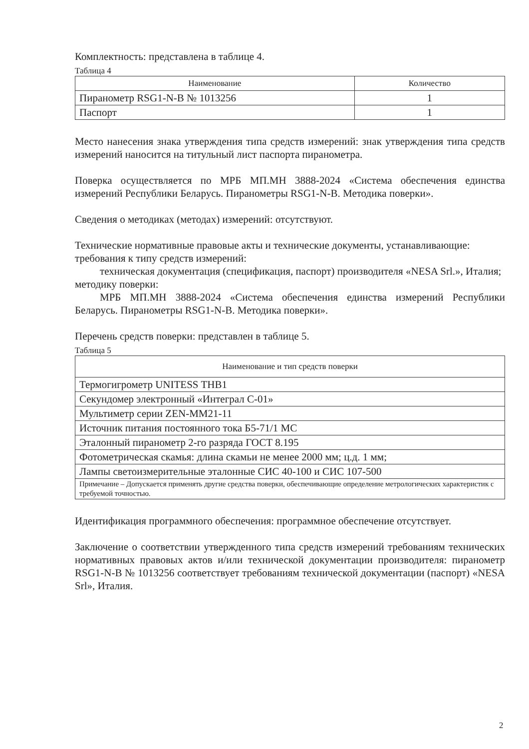Комплектность: представлена в таблице 4.
Таблица 4
| Наименование | Количество |
| --- | --- |
| Пиранометр RSG1-N-B № 1013256 | 1 |
| Паспорт | 1 |
Место нанесения знака утверждения типа средств измерений: знак утверждения типа средств измерений наносится на титульный лист паспорта пиранометра.
Поверка осуществляется по МРБ МП.МН 3888-2024 «Система обеспечения единства измерений Республики Беларусь. Пиранометры RSG1-N-B. Методика поверки».
Сведения о методиках (методах) измерений: отсутствуют.
Технические нормативные правовые акты и технические документы, устанавливающие:
требования к типу средств измерений:
техническая документация (спецификация, паспорт) производителя «NESA Srl.», Италия;
методику поверки:
МРБ МП.МН 3888-2024 «Система обеспечения единства измерений Республики Беларусь. Пиранометры RSG1-N-B. Методика поверки».
Перечень средств поверки: представлен в таблице 5.
Таблица 5
| Наименование и тип средств поверки |
| --- |
| Термогигрометр UNITESS THB1 |
| Секундомер электронный «Интеграл С-01» |
| Мультиметр серии ZEN-MM21-11 |
| Источник питания постоянного тока Б5-71/1 МС |
| Эталонный пиранометр 2-го разряда ГОСТ 8.195 |
| Фотометрическая скамья: длина скамьи не менее 2000 мм; ц.д. 1 мм; |
| Лампы светоизмерительные эталонные СИС 40-100 и СИС 107-500 |
| Примечание – Допускается применять другие средства поверки, обеспечивающие определение метрологических характеристик с требуемой точностью. |
Идентификация программного обеспечения: программное обеспечение отсутствует.
Заключение о соответствии утвержденного типа средств измерений требованиям технических нормативных правовых актов и/или технической документации производителя: пиранометр RSG1-N-B № 1013256 соответствует требованиям технической документации (паспорт) «NESA Srl», Италия.
2